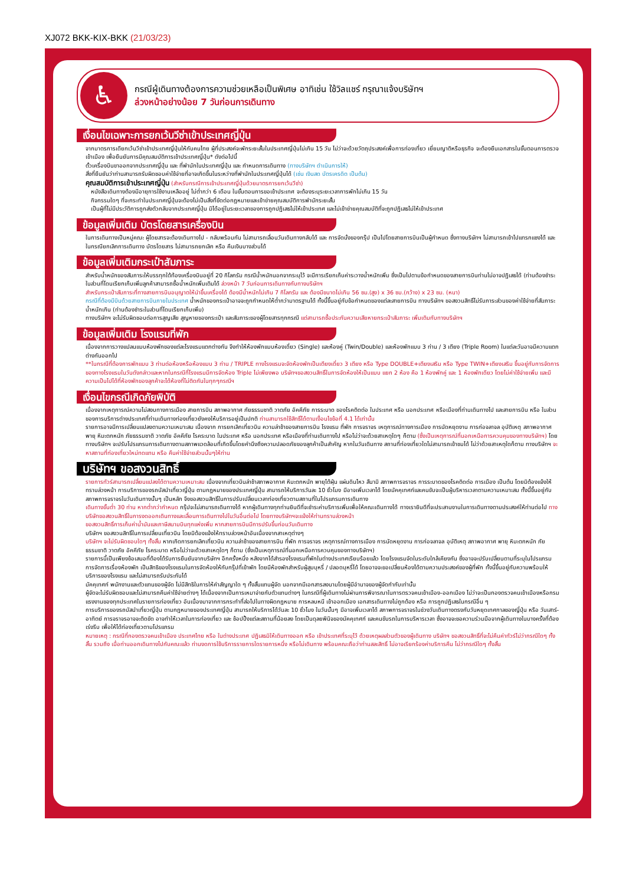XJ072 BKK-KIX-BKK (21/03/23)
♿
กรณีผู้เดินทางต้องการความช่วยเหลือเป็นพิเศษ อาทิเช่น ใช้วิลแชร์ กรุณาแจ้งบริษัทฯ
ล่วงหน้าอย่างน้อย 7 วันก่อนการเดินทาง
เงื่อนไขเฉพาะการยกเว้นวีซ่าเข้าประเทศญี่ปุ่น
จากมาตรการเดียกเว้นวีซ่าเข้าประเทศญี่ปุ่นให้กับคนไทย ผู้ที่ประสงค์จะพักระยะสั้นในประเทศญี่ปุ่นไม่เกิน 15 วัน ไม่ว่าจะด้วยวัตถุประสงค์เพื่อการท่องเที่ยว เยี่ยมญาติหรือธุรกิจ จะต้องยืนเอกสารในขั้นตอนการตรวจเข้าเมือง เพื่อยืนยันการมีคุณสมบัติการเข้าประเทศญี่ปุ่น* ดังต่อไปนี้
ตั๋วเครื่องบินขาออกจากประเทศญี่ปุ่น และ ที่พำนักในประเทศญี่ปุ่น และ กำหนดการเดินทาง (ทางบริษัทฯ ดำเนินการให้)
สิ่งที่ยืนยันว่าท่านสามารถรับผิดชอบค่าใช้จ่ายที่อาจเกิดขึ้นในระหว่างที่พำนักในประเทศญี่ปุ่นได้ (เช่น เงินสด บัตรเครดิต เป็นต้น)
คุณสมบัติการเข้าประเทศญี่ปุ่น (สำหรับกรณีการเข้าประเทศญี่ปุ่นด้วยมาตรการยกเว้นวีซ่า)
หนังสือเดินทางต้องมีอายุการใช้งานเหลืออยู่ ไม่ต่ำกว่า 6 เดือน ในขั้นตอนการขอเข้าประเทศ จะต้องระบุระยะเวลาการพักไม่เกิน 15 วัน
กิจกรรมใดๆ ที่จะกระทำในประเทศญี่ปุ่นจะต้องไม่เป็นสิ่งที่ขัดต่อกฎหมายและเข้าข่ายคุณสมบัติการพำนักระยะสั้น
เป็นผู้ที่ไม่มีประวัติการถูกส่งตัวกลับจากประเทศญี่ปุ่น มิได้อยู่ในระยะเวลาของการถูกปฏิเสธไม่ให้เข้าประเทศ และไม่เข้าข่ายคุณสมบัติที่จะถูกปฏิเสธไม่ให้เข้าประเทศ
ข้อมูลเพิ่มเติม บัตรโดยสารเครื่องบิน
ในการเดินทางเป็นหมู่คณะ ผู้โดยสารจะต้องเดินทางไป - กลับพร้อมกัน ไม่สามารถเลื่อนวันเดินทางกลับได้ และ การจัดนั่งของกรุ๊ป เป็นไปโดยสายการบินเป็นผู้กำหนด ซึ่งทางบริษัทฯ ไม่สามารถเข้าไปแทรกแซงได้ และในกรณียกเลิกการเดินทาง บัตรโดยสาร ไม่สามารถยกเลิก หรือ คืนเงินบางส่วนได้
ข้อมูลเพิ่มเติมกระเป๋าสัมภาระ
สำหรับน้ำหนักของสัมภาระให้บรรทุกใต้ท้องเครื่องบินอยู่ที่ 20 กิโลกรัม กรณีน้ำหนักนอกจากระบุไว้ จะมีการเรียกเก็บค่าระวางน้ำหนักเพิ่ม ซึ่งเป็นไปตามข้อกำหนดของสายการบินท่านไม่อาจปฏิเสธได้ (ท่านต้องชำระในส่วนที่โดนเรียกเก็บเพิ่มลูกค้าสามารถซื้อน้ำหนักเพิ่มเติมได้ ล่วงหน้า 7 วันก่อนการเดินทางกับทางบริษัทฯ
สำหรับกระเป๋าสัมภาระที่ทางสายการบินอนุญาตให้นำขึ้นเครื่องได้ ต้องมีน้ำหนักไม่เกิน 7 กิโลกรัม และ ต้องมีขนาดไม่เกิน 56 ซม.(สูง) x 36 ซม.(กว้าง) x 23 ซม. (หนา)
กรณีที่ต้องมีบินด้วยสายการบินภายในประเทศ น้ำหนักของกระเป๋าอาจจะถูกกำหนดให้ต่ำกว่ามาตรฐานได้ ทั้งนี้ขึ้นอยู่กับข้อกำหนดของแต่ละสายการบิน ทางบริษัทฯ ขอสงวนสิทธิ์ไม่รับภาระส่วนของค่าใช้จ่ายที่สัมภาระน้ำหนักเกิน (ท่านต้องชำระในส่วนที่โดนเรียกเก็บเพิ่ม)
ทางบริษัทฯ จะไม่รับผิดชอบต่อการสูญเสีย สูญหายของกระเป๋า และสัมภาระของผู้โดยสารทุกกรณี แต่สามารถซื้อประกันความเสียหายกระเป๋าสัมภาระ เพิ่มเติมกับทางบริษัทฯ
ข้อมูลเพิ่มเติม โรงแรมที่พัก
เนื่องจากการวางแปลนแบบห้องพักของแต่ละโรงแรมแตกต่างกัน จึงทำให้ห้องพักแบบห้องเดี่ยว (Single) และห้องคู่ (Twin/Double) และห้องพักแบบ 3 ท่าน / 3 เตียง (Triple Room) ในแต่ละวันอาจมีความแตกต่างกันออกไป
**ในกรณีที่ต้องการพักแบบ 3 ท่านต่อห้องหรือห้องแบบ 3 ท่าน / TRIPLE ทางโรงแรมจะจัดห้องพักเป็นเตียงเดี่ยว 3 เตียง หรือ Type DOUBLE+เตียงเสริม หรือ Type TWIN+เตียงเสริม ขึ้นอยู่กับการจัดการของทางโรงแรมในวันดังกล่าวและหากในกรณีที่โรงแรมมีการจัดห้อง Triple ไม่เพียงพอ บริษัทฯขอสงวนสิทธิ์ในการจัดห้องให้เป็นแบบ แยก 2 ห้อง คือ 1 ห้องพักคู่ และ 1 ห้องพักเดียว โดยไม่ค่าใช้จ่ายเพิ่ม และมีความเป็นไปได้ที่ห้องพักของลูกค้าจะได้ห้องที่ไม่ติดกันในทุกๆกรณีฯ
เงื่อนไขกรณีเกิดภัยพิบัติ
เนื่องจากเหตุการณ์ความไม่สงบทางการเมือง สายการบิน สภาพอากาศ ภัยธรรมชาติ วาตภัย อัคคีภัย การระบาด ของโรคติดต่อ ในประเทศ หรือ นอกประเทศ หรือเมืองที่ท่านเดินทางไป และสายการบิน หรือ ในส่วนของการบริการต่างประเทศที่ท่านเดินทางท่องเที่ยวยังคงให้บริการอยู่เป็นปกติ ท่านสามารถใช้สิทธิ์ได้ตามเงื่อนไขข้อที่ 4.1 ได้เท่านั้น
รายการอาจมีการเปลี่ยนแปลงตามความเหมาะสม เนื่องจาก การยกเลิกเที่ยวบิน ความล่าช้าของสายการบิน โรงแรม ที่พัก การจราจร เหตุการณ์ทางการเมือง การนัดหยุดงาน การก่อจลาจล อุบัติเหตุ สภาพอากาศ พายุ หิมะตกหนัก ภัยธรรมชาติ วาตภัย อัคคีภัย โรคระบาด ในประเทศ หรือ นอกประเทศ หรือเมืองที่ท่านเดินทางไป หรือไม่ว่าจะด้วยสาเหตุใดๆ ก็ตาม (ซึ่งเป็นเหตุการณ์ที่นอกเหนือการควบคุมของทางบริษัทฯ) โดยทางบริษัทฯ จะปรับโปรแกรมการเดินทางตามสภาพแวดล้อมที่เกิดขึ้นโดยคำนึงถึงความปลอดภัยของลูกค้าเป็นสำคัญ หากในวันเดินทาง สถานที่ท่องเที่ยวใดไม่สามารถเข้าชมได้ ไม่ว่าด้วยสาเหตุใดก็ตาม ทางบริษัทฯ จะหาสถานที่ท่องเที่ยวใหม่ทดแทน หรือ คืนค่าใช้จ่ายส่วนนั้นๆให้ท่าน
บริษัทฯ ขอสงวนสิทธิ์
รายการทัวร์สามารถเปลี่ยนแปลงได้ตามความเหมาะสม เนื่องจากเที่ยวบินล่าช้าสภาพอากาศ หิมะตกหนัก พายุไต้ฝุ่น แผ่นดินไหว สึนามิ สภาพการจราจร การระบาดของโรคติดต่อ การเมือง เป็นต้น โดยมิต้องแจ้งให้ทราบล่วงหน้า การบริการของรถบัสนำเที่ยวญี่ปุ่น ตามกฎหมายของประเทศญี่ปุ่น สามารถให้บริการวันละ 10 ชั่วโมง มีอาจเพิ่มเวลาได้ โดยมัคคุเทศก์และคนขับจะเป็นผู้บริหารเวลาตามความเหมาะสม ทั้งนี้ขึ้นอยู่กับสภาพการจราจรในวันเดินทางนั้นๆ เป็นหลัก จึงขอสงวนสิทธิ์ในการปรับเปลี่ยนเวลาท่องเที่ยวตามสถานที่ในโปรแกรมการเดินทาง
เดินทางขั้นต่ำ 30 ท่าน หากต่ำกว่ากำหนด กรุ๊ปจะไม่สามารถเดินทางได้ หากผู้เดินทางทุกท่านยินดีที่จะชำระค่าบริการเพิ่มเพื่อให้คณะเดินทางได้ ทางเรายินดีที่จะประสานงานในการเดินทางตามประสงค์ให้ท่านต่อไป ทางบริษัทขอสงวนสิทธิ์ในการงดออกเดินทางและเลื่อนการเดินทางไปในวันอื่นต่อไป โดยทางบริษัทฯจะแจ้งให้ท่านทราบล่วงหน้า
ขอสงวนสิทธิ์การเก็บค่าน้ำมันและภาษีสนามบินทุกแห่งเพิ่ม หากสายการบินมีการปรับขึ้นก่อนวันเดินทาง
บริษัทฯ ขอสงวนสิทธิ์ในการเปลี่ยนเที่ยวบิน โดยมิต้องแจ้งให้ทราบล่วงหน้าอันเนื่องจากสาเหตุต่างๆ
บริษัทฯ จะไม่รับผิดชอบใดๆ ทั้งสิ้น หากเกิดการยกเลิกเที่ยวบิน ความล่าช้าของสายการบิน ที่พัก การจราจร เหตุการณ์ทางการเมือง การนัดหยุดงาน การก่อจลาจล อุบัติเหตุ สภาพอากาศ พายุ หิมะตกหนัก ภัยธรรมชาติ วาตภัย อัคคีภัย โรคระบาด หรือไม่ว่าจะด้วยสาเหตุใดๆ ก็ตาม (ซึ่งเป็นเหตุการณ์ที่นอกเหนือการควบคุมของทางบริษัทฯ)
รายการนี้เป็นเพียงข้อเสนอที่ต้องได้รับการยืนยันจากบริษัทฯ อีกครั้งหนึ่ง หลังจากได้สำรองโรงแรมที่พักในต่างประเทศเรียบร้อยแล้ว โดยโรงแรมจัดในระดับใกล้เคียงกัน ซึ่งอาจจะปรับเปลี่ยนตามที่ระบุในโปรแกรม
การจัดการเรื่องห้องพัก เป็นสิทธิของโรงแรมในการจัดห้องให้กับกรุ๊ปที่เข้าพัก โดยมีห้องพักสำหรับผู้สูบบุหรี่ / ปลอดบุหรี่ได้ โดยอาจจะขอเปลี่ยนห้องได้ตามความประสงค์ของผู้ที่พัก ทั้งนี้ขึ้นอยู่กับความพร้อมให้บริการของโรงแรม และไม่สามารถรับประกันได้
มัคคุเทศก์ พนักงานและตัวแทนของผู้จัด ไม่มีสิทธิในการให้คำสัญญาใด ๆ ทั้งสิ้นแทนผู้จัด นอกจากมีเอกสารลงนามโดยผู้มีอำนาจของผู้จัดกำกับเท่านั้น
ผู้จัดจะไม่รับผิดชอบและไม่สามารถคืนค่าใช้จ่ายต่างๆ ได้เนื่องจากเป็นการเหมาจ่ายกับตัวแทนต่างๆ ในกรณีที่ผู้เดินทางไม่ผ่านการพิจารณาในการตรวจคนเข้าเมือง-ออกเมือง ไม่ว่าจะเป็นกองตรวจคนเข้าเมืองหรือกรมแรงงานของทุกประเทศในรายการท่องเที่ยว อันเนื่องมาจากการกระทำที่ส่อไปในทางผิดกฎหมาย การหลบหนี เข้าออกเมือง เอกสารเดินทางไม่ถูกต้อง หรือ การถูกปฏิเสธในกรณีอื่น ๆ
การบริการของรถบัสนำเที่ยวญี่ปุ่น ตามกฎหมายของประเทศญี่ปุ่น สามารถให้บริการได้วันละ 10 ชั่วโมง ในวันนั้นๆ มีอาจเพิ่มเวลาได้ สภาพการจราจรในช่วงวันเดินทางตรงกับวันหยุดเทศกาลของญี่ปุ่น หรือ วันเสาร์-อาทิตย์ การจราจรอาจจะติดขัด อาจทำให้เวลาในการท่องเที่ยว และ ช้อปปิ้งแต่ละสถานที่น้อยลง โดยเป็นดุลยพินิจของมัคคุเทศก์ และคนขับรถในการบริหารเวลา ซึ่งอาจจะขอความร่วมมือจากผู้เดินทางในบางครั้งที่ต้องเร่งรีบ เพื่อให้ได้ท่องเที่ยวตามโปรแกรม
หมายเหตุ : กรณีที่กองตรวจคนเข้าเมือง ประเทศไทย หรือ ในต่างประเทศ ปฏิเสธมิให้เดินทางออก หรือ เข้าประเทศที่ระบุไว้ ด้วยเหตุผลส่วนตัวของผู้เดินทาง บริษัทฯ ขอสงวนสิทธิ์ที่จะไม่คืนค่าทัวร์ไม่ว่ากรณีใดๆ ทั้งสิ้น รวมถึง เมื่อท่านออกเดินทางไปกับคณะแล้ว ท่านงดการใช้บริการรายการใดรายการหนึ่ง หรือไม่เดินทาง พร้อมคณะถือว่าท่านสละสิทธิ์ ไม่อาจเรียกร้องค่าบริการคืน ไม่ว่ากรณีใดๆ ทั้งสิ้น